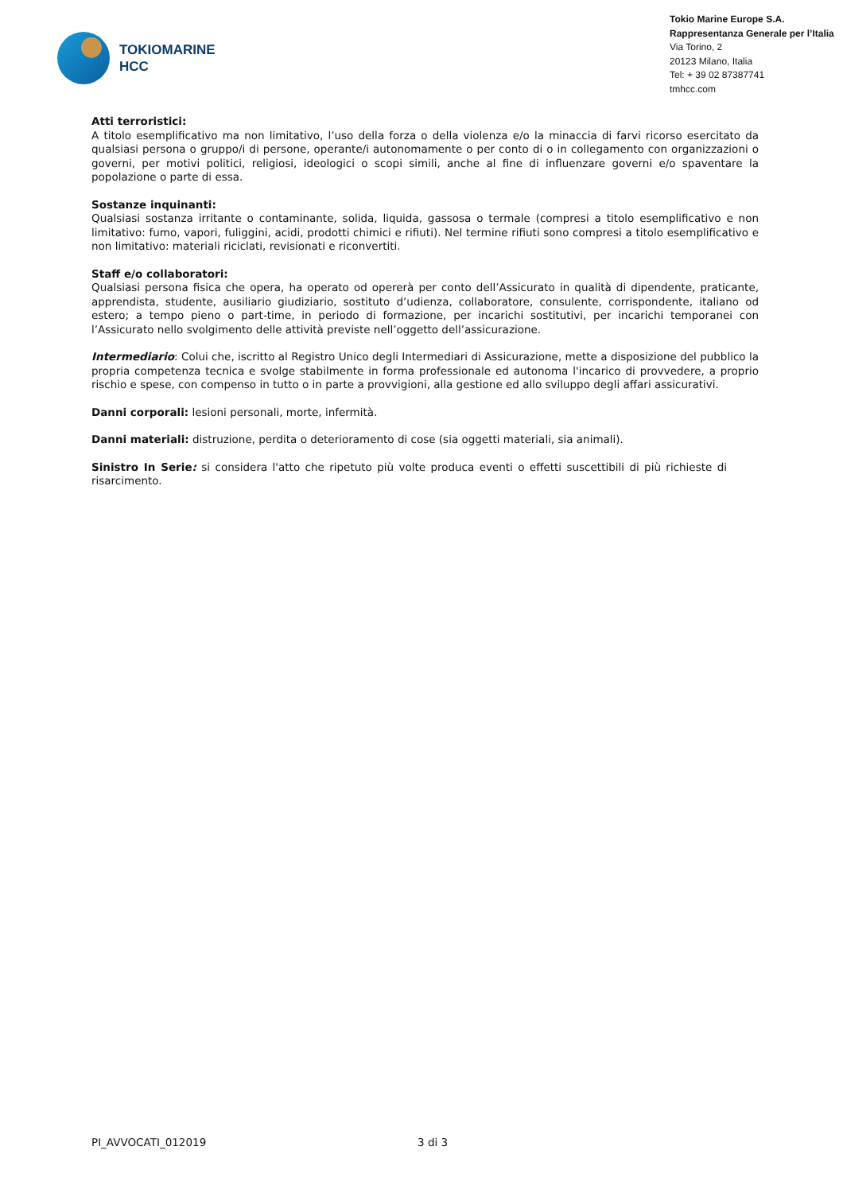TOKIOMARINE
HCC
Tokio Marine Europe S.A.
Rappresentanza Generale per l’Italia
Via Torino, 2
20123 Milano, Italia
Tel: + 39 02 87387741
tmhcc.com
Atti terroristici:
A titolo esemplificativo ma non limitativo, l’uso della forza o della violenza e/o la minaccia di farvi ricorso esercitato da qualsiasi persona o gruppo/i di persone, operante/i autonomamente o per conto di o in collegamento con organizzazioni o governi, per motivi politici, religiosi, ideologici o scopi simili, anche al fine di influenzare governi e/o spaventare la popolazione o parte di essa.
Sostanze inquinanti:
Qualsiasi sostanza irritante o contaminante, solida, liquida, gassosa o termale (compresi a titolo esemplificativo e non limitativo: fumo, vapori, fuliggini, acidi, prodotti chimici e rifiuti). Nel termine rifiuti sono compresi a titolo esemplificativo e non limitativo: materiali riciclati, revisionati e riconvertiti.
Staff e/o collaboratori:
Qualsiasi persona fisica che opera, ha operato od opererà per conto dell’Assicurato in qualità di dipendente, praticante, apprendista, studente, ausiliario giudiziario, sostituto d’udienza, collaboratore, consulente, corrispondente, italiano od estero; a tempo pieno o part-time, in periodo di formazione, per incarichi sostitutivi, per incarichi temporanei con l’Assicurato nello svolgimento delle attività previste nell’oggetto dell’assicurazione.
Intermediario: Colui che, iscritto al Registro Unico degli Intermediari di Assicurazione, mette a disposizione del pubblico la propria competenza tecnica e svolge stabilmente in forma professionale ed autonoma l'incarico di provvedere, a proprio rischio e spese, con compenso in tutto o in parte a provvigioni, alla gestione ed allo sviluppo degli affari assicurativi.
Danni corporali: lesioni personali, morte, infermità.
Danni materiali: distruzione, perdita o deterioramento di cose (sia oggetti materiali, sia animali).
Sinistro In Serie: si considera l'atto che ripetuto più volte produca eventi o effetti suscettibili di più richieste di risarcimento.
PI_AVVOCATI_012019 3 di 3